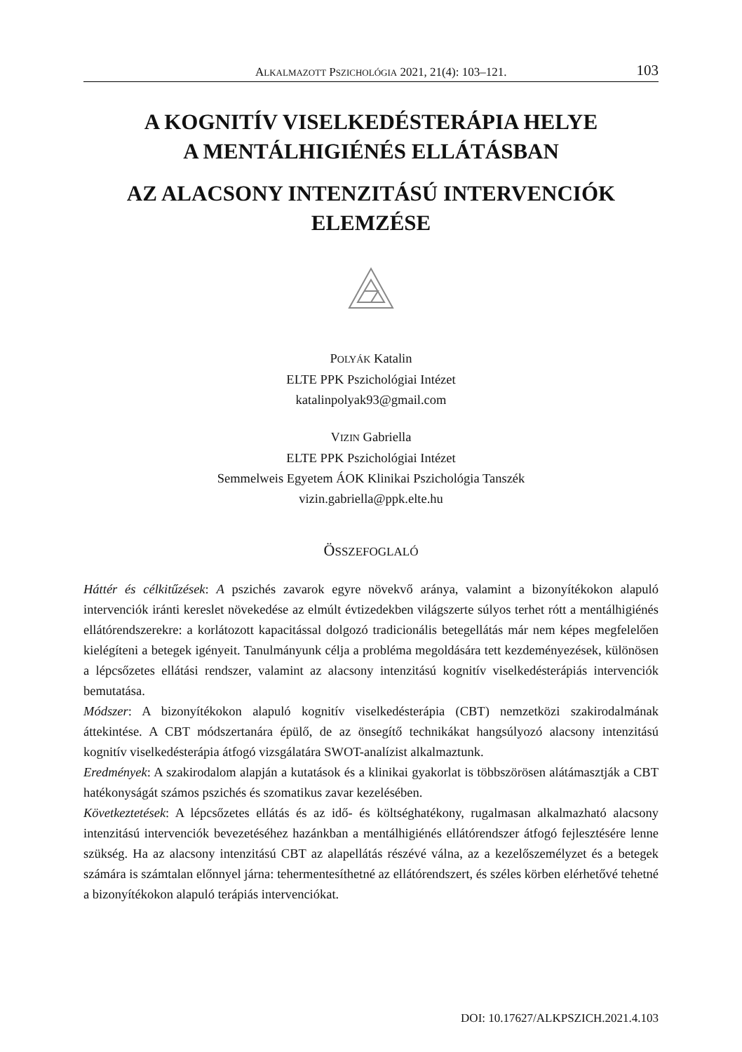ALKALMAZOTT PSZICHOLÓGIA 2021, 21(4): 103–121. 103
A KOGNITÍV VISELKEDÉSTERÁPIA HELYE
A MENTÁLHIGIÉNÉS ELLÁTÁSBAN
AZ ALACSONY INTENZITÁSÚ INTERVENCIÓK
ELEMZÉSE
POLYÁK Katalin
ELTE PPK Pszichológiai Intézet
katalinpolyak93@gmail.com
VIZIN Gabriella
ELTE PPK Pszichológiai Intézet
Semmelweis Egyetem ÁOK Klinikai Pszichológia Tanszék
vizin.gabriella@ppk.elte.hu
ÖSSZEFOGLALÓ
Háttér és célkitűzések: A pszichés zavarok egyre növekvő aránya, valamint a bizonyítékokon alapuló intervenciók iránti kereslet növekedése az elmúlt évtizedekben világszerte súlyos terhet rótt a mentálhigiénés ellátórendszerekre: a korlátozott kapacitással dolgozó tradicionális betegellátás már nem képes megfelelően kielégíteni a betegek igényeit. Tanulmányunk célja a probléma megoldására tett kezdeményezések, különösen a lépcsőzetes ellátási rendszer, valamint az alacsony intenzitású kognitív viselkedésterápiás intervenciók bemutatása.
Módszer: A bizonyítékokon alapuló kognitív viselkedésterápia (CBT) nemzetközi szakirodalmának áttekintése. A CBT módszertanára épülő, de az önsegítő technikákat hangsúlyozó alacsony intenzitású kognitív viselkedésterápia átfogó vizsgálatára SWOT-analízist alkalmaztunk.
Eredmények: A szakirodalom alapján a kutatások és a klinikai gyakorlat is többszörösen alátámasztják a CBT hatékonyságát számos pszichés és szomatikus zavar kezelésében.
Következtetések: A lépcsőzetes ellátás és az idő- és költséghatékony, rugalmasan alkalmazható alacsony intenzitású intervenciók bevezetéséhez hazánkban a mentálhigiénés ellátórendszer átfogó fejlesztésére lenne szükség. Ha az alacsony intenzitású CBT az alapellátás részévé válna, az a kezelőszemélyzet és a betegek számára is számtalan előnnyel járna: tehermentesíthetné az ellátórendszert, és széles körben elérhetővé tehetné a bizonyítékokon alapuló terápiás intervenciókat.
DOI: 10.17627/ALKPSZICH.2021.4.103